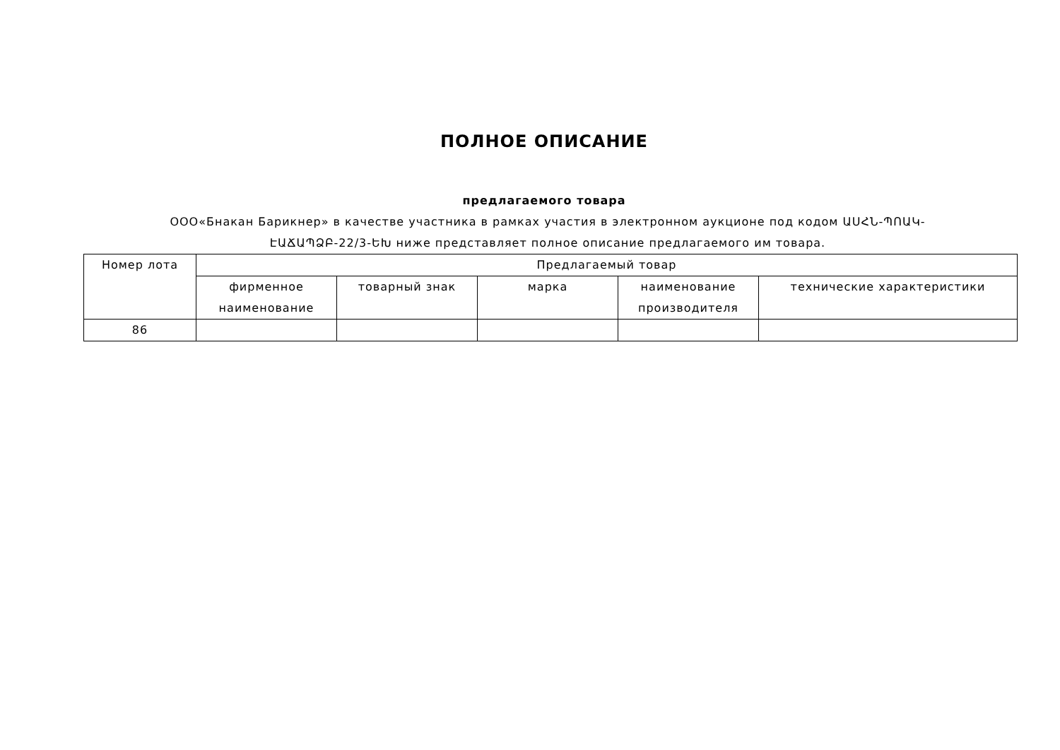ПОЛНОЕ ОПИСАНИЕ
предлагаемого товара
ООО«Бнакан Барикнер» в качестве участника в рамках участия в электронном аукционе под кодом ԱՍՀՆ-ՊՈԱԿ-ԷԱՃԱՊՁԲ-22/3-ԵԽ ниже представляет полное описание предлагаемого им товара.
| Номер лота | Предлагаемый товар | | | | |
| --- | --- | --- | --- | --- | --- |
| | фирменное наименование | товарный знак | марка | наименование производителя | технические характеристики |
| 86 | | | | | |